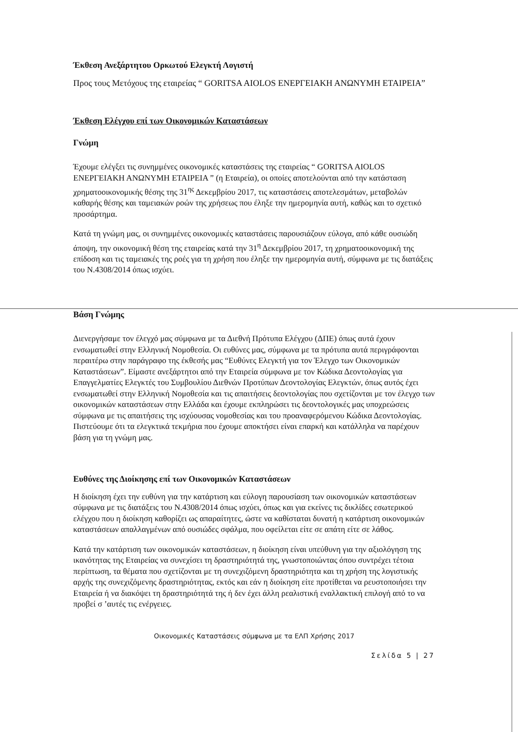Έκθεση Ανεξάρτητου Ορκωτού Ελεγκτή Λογιστή
Προς τους Μετόχους της εταιρείας “ GORITSA AIOLOS ΕΝΕΡΓΕΙΑΚΗ ΑΝΩΝΥΜΗ ΕΤΑΙΡΕΙΑ”
Έκθεση Ελέγχου επί των Οικονομικών Καταστάσεων
Γνώμη
Έχουμε ελέγξει τις συνημμένες οικονομικές καταστάσεις της εταιρείας “ GORITSA AIOLOS ΕΝΕΡΓΕΙΑΚΗ ΑΝΩΝΥΜΗ ΕΤΑΙΡΕΙΑ ” (η Εταιρεία), οι οποίες αποτελούνται από την κατάσταση χρηματοοικονομικής θέσης της 31<sup>ης</sup> Δεκεμβρίου 2017, τις καταστάσεις αποτελεσμάτων, μεταβολών καθαρής θέσης και ταμειακών ροών της χρήσεως που έληξε την ημερομηνία αυτή, καθώς και το σχετικό προσάρτημα.
Κατά τη γνώμη μας, οι συνημμένες οικονομικές καταστάσεις παρουσιάζουν εύλογα, από κάθε ουσιώδη άποψη, την οικονομική θέση της εταιρείας κατά την 31<sup>η</sup> Δεκεμβρίου 2017, τη χρηματοοικονομική της επίδοση και τις ταμειακές της ροές για τη χρήση που έληξε την ημερομηνία αυτή, σύμφωνα με τις διατάξεις του Ν.4308/2014 όπως ισχύει.
Βάση Γνώμης
Διενεργήσαμε τον έλεγχό μας σύμφωνα με τα Διεθνή Πρότυπα Ελέγχου (ΔΠΕ) όπως αυτά έχουν ενσωματωθεί στην Ελληνική Νομοθεσία. Οι ευθύνες μας, σύμφωνα με τα πρότυπα αυτά περιγράφονται περαιτέρω στην παράγραφο της έκθεσής μας “Ευθύνες Ελεγκτή για τον Έλεγχο των Οικονομικών Καταστάσεων”. Είμαστε ανεξάρτητοι από την Εταιρεία σύμφωνα με τον Κώδικα Δεοντολογίας για Επαγγελματίες Ελεγκτές του Συμβουλίου Διεθνών Προτύπων Δεοντολογίας Ελεγκτών, όπως αυτός έχει ενσωματωθεί στην Ελληνική Νομοθεσία και τις απαιτήσεις δεοντολογίας που σχετίζονται με τον έλεγχο των οικονομικών καταστάσεων στην Ελλάδα και έχουμε εκπληρώσει τις δεοντολογικές μας υποχρεώσεις σύμφωνα με τις απαιτήσεις της ισχύουσας νομοθεσίας και του προαναφερόμενου Κώδικα Δεοντολογίας. Πιστεύουμε ότι τα ελεγκτικά τεκμήρια που έχουμε αποκτήσει είναι επαρκή και κατάλληλα να παρέχουν βάση για τη γνώμη μας.
Ευθύνες της Διοίκησης επί των Οικονομικών Καταστάσεων
Η διοίκηση έχει την ευθύνη για την κατάρτιση και εύλογη παρουσίαση των οικονομικών καταστάσεων σύμφωνα με τις διατάξεις του Ν.4308/2014 όπως ισχύει, όπως και για εκείνες τις δικλίδες εσωτερικού ελέγχου που η διοίκηση καθορίζει ως απαραίτητες, ώστε να καθίσταται δυνατή η κατάρτιση οικονομικών καταστάσεων απαλλαγμένων από ουσιώδες σφάλμα, που οφείλεται είτε σε απάτη είτε σε λάθος.
Κατά την κατάρτιση των οικονομικών καταστάσεων, η διοίκηση είναι υπεύθυνη για την αξιολόγηση της ικανότητας της Εταιρείας να συνεχίσει τη δραστηριότητά της, γνωστοποιώντας όπου συντρέχει τέτοια περίπτωση, τα θέματα που σχετίζονται με τη συνεχιζόμενη δραστηριότητα και τη χρήση της λογιστικής αρχής της συνεχιζόμενης δραστηριότητας, εκτός και εάν η διοίκηση είτε προτίθεται να ρευστοποιήσει την Εταιρεία ή να διακόψει τη δραστηριότητά της ή δεν έχει άλλη ρεαλιστική εναλλακτική επιλογή από το να προβεί σ ’αυτές τις ενέργειες.
Οικονομικές Καταστάσεις σύμφωνα με τα ΕΛΠ Χρήσης 2017
Σελίδα 5 | 27